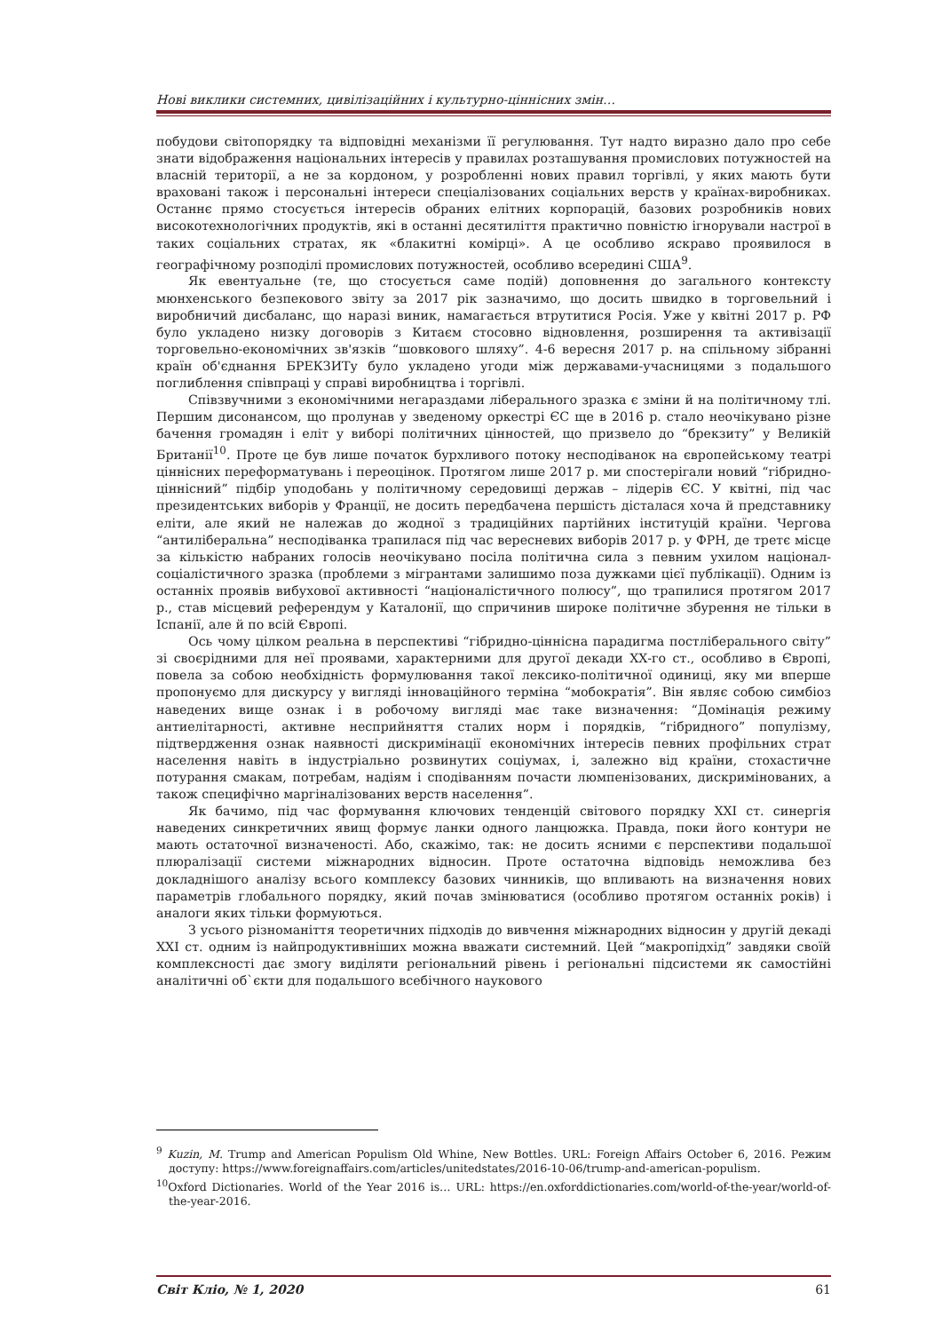Нові виклики системних, цивілізаційних і культурно-ціннісних змін…
побудови світопорядку та відповідні механізми її регулювання. Тут надто виразно дало про себе знати відображення національних інтересів у правилах розташування промислових потужностей на власній території, а не за кордоном, у розробленні нових правил торгівлі, у яких мають бути враховані також і персональні інтереси спеціалізованих соціальних верств у країнах-виробниках. Останнє прямо стосується інтересів обраних елітних корпорацій, базових розробників нових високотехнологічних продуктів, які в останні десятиліття практично повністю ігнорували настрої в таких соціальних стратах, як «блакитні комірці». А це особливо яскраво проявилося в географічному розподілі промислових потужностей, особливо всередині США<sup>9</sup>.
Як евентуальне (те, що стосується саме подій) доповнення до загального контексту мюнхенського безпекового звіту за 2017 рік зазначимо, що досить швидко в торговельний і виробничий дисбаланс, що наразі виник, намагається втрутитися Росія. Уже у квітні 2017 р. РФ було укладено низку договорів з Китаєм стосовно відновлення, розширення та активізації торговельно-економічних зв'язків “шовкового шляху”. 4-6 вересня 2017 р. на спільному зібранні країн об'єднання БРЕКЗИТу було укладено угоди між державами-учасницями з подальшого поглиблення співпраці у справі виробництва і торгівлі.
Співзвучними з економічними негараздами ліберального зразка є зміни й на політичному тлі. Першим дисонансом, що пролунав у зведеному оркестрі ЄС ще в 2016 р. стало неочікувано різне бачення громадян і еліт у виборі політичних цінностей, що призвело до “брекзиту” у Великій Британії<sup>10</sup>. Проте це був лише початок бурхливого потоку несподіванок на європейському театрі ціннісних переформатувань і переоцінок. Протягом лише 2017 р. ми спостерігали новий “гібридно-ціннісний” підбір уподобань у політичному середовищі держав – лідерів ЄС. У квітні, під час президентських виборів у Франції, не досить передбачена першість дісталася хоча й представнику еліти, але який не належав до жодної з традиційних партійних інституцій країни. Чергова “антиліберальна” несподіванка трапилася під час вересневих виборів 2017 р. у ФРН, де третє місце за кількістю набраних голосів неочікувано посіла політична сила з певним ухилом націонал-соціалістичного зразка (проблеми з мігрантами залишимо поза дужками цієї публікації). Одним із останніх проявів вибухової активності “націоналістичного полюсу”, що трапилися протягом 2017 р., став місцевий референдум у Каталонії, що спричинив широке політичне збурення не тільки в Іспанії, але й по всій Європі.
Ось чому цілком реальна в перспективі “гібридно-ціннісна парадигма постліберального світу” зі своєрідними для неї проявами, характерними для другої декади ХХ-го ст., особливо в Європі, повела за собою необхідність формулювання такої лексико-політичної одиниці, яку ми вперше пропонуємо для дискурсу у вигляді інноваційного терміна “мобократія”. Він являє собою симбіоз наведених вище ознак і в робочому вигляді має таке визначення: “Домінація режиму антиелітарності, активне несприйняття сталих норм і порядків, “гібридного” популізму, підтвердження ознак наявності дискримінації економічних інтересів певних профільних страт населення навіть в індустріально розвинутих соціумах, і, залежно від країни, стохастичне потурання смакам, потребам, надіям і сподіванням почасти люмпенізованих, дискримінованих, а також специфічно маргіналізованих верств населення”.
Як бачимо, під час формування ключових тенденцій світового порядку ХХІ ст. синергія наведених синкретичних явищ формує ланки одного ланцюжка. Правда, поки його контури не мають остаточної визначеності. Або, скажімо, так: не досить ясними є перспективи подальшої плюралізації системи міжнародних відносин. Проте остаточна відповідь неможлива без докладнішого аналізу всього комплексу базових чинників, що впливають на визначення нових параметрів глобального порядку, який почав змінюватися (особливо протягом останніх років) і аналоги яких тільки формуються.
З усього різноманіття теоретичних підходів до вивчення міжнародних відносин у другій декаді ХХІ ст. одним із найпродуктивніших можна вважати системний. Цей “макропідхід” завдяки своїй комплексності дає змогу виділяти регіональний рівень і регіональні підсистеми як самостійні аналітичні об`єкти для подальшого всебічного наукового
<sup>9</sup> Kuzin, M. Trump and American Populism Old Whine, New Bottles. URL: Foreign Affairs October 6, 2016. Режим доступу: https://www.foreignaffairs.com/articles/unitedstates/2016-10-06/trump-and-american-populism.
<sup>10</sup> Oxford Dictionaries. World of the Year 2016 is… URL: https://en.oxforddictionaries.com/world-of-the-year/world-of-the-year-2016.
Світ Кліо, № 1, 2020 61